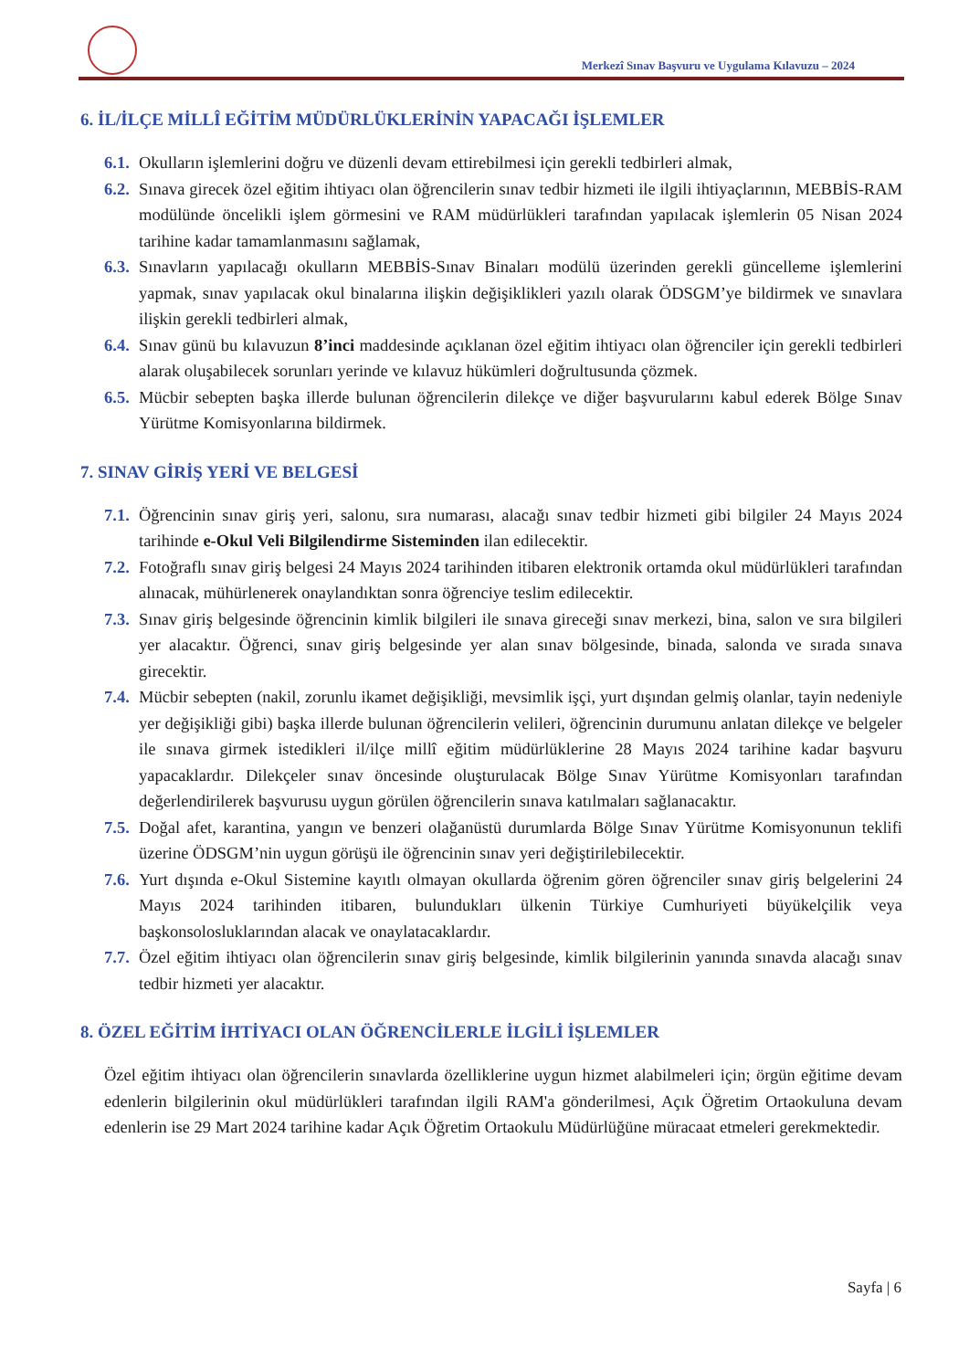Merkezî Sınav Başvuru ve Uygulama Kılavuzu – 2024
6. İL/İLÇE MİLLÎ EĞİTİM MÜDÜRLÜKLERİNİN YAPACAĞI İŞLEMLER
6.1. Okulların işlemlerini doğru ve düzenli devam ettirebilmesi için gerekli tedbirleri almak,
6.2. Sınava girecek özel eğitim ihtiyacı olan öğrencilerin sınav tedbir hizmeti ile ilgili ihtiyaçlarının, MEBBİS-RAM modülünde öncelikli işlem görmesini ve RAM müdürlükleri tarafından yapılacak işlemlerin 05 Nisan 2024 tarihine kadar tamamlanmasını sağlamak,
6.3. Sınavların yapılacağı okulların MEBBİS-Sınav Binaları modülü üzerinden gerekli güncelleme işlemlerini yapmak, sınav yapılacak okul binalarına ilişkin değişiklikleri yazılı olarak ÖDSGM’ye bildirmek ve sınavlara ilişkin gerekli tedbirleri almak,
6.4. Sınav günü bu kılavuzun 8’inci maddesinde açıklanan özel eğitim ihtiyacı olan öğrenciler için gerekli tedbirleri alarak oluşabilecek sorunları yerinde ve kılavuz hükümleri doğrultusunda çözmek.
6.5. Mücbir sebepten başka illerde bulunan öğrencilerin dilekçe ve diğer başvurularını kabul ederek Bölge Sınav Yürütme Komisyonlarına bildirmek.
7. SINAV GİRİŞ YERİ VE BELGESİ
7.1. Öğrencinin sınav giriş yeri, salonu, sıra numarası, alacağı sınav tedbir hizmeti gibi bilgiler 24 Mayıs 2024 tarihinde e-Okul Veli Bilgilendirme Sisteminden ilan edilecektir.
7.2. Fotoğraflı sınav giriş belgesi 24 Mayıs 2024 tarihinden itibaren elektronik ortamda okul müdürlükleri tarafından alınacak, mühürlenerek onaylandıktan sonra öğrenciye teslim edilecektir.
7.3. Sınav giriş belgesinde öğrencinin kimlik bilgileri ile sınava gireceği sınav merkezi, bina, salon ve sıra bilgileri yer alacaktır. Öğrenci, sınav giriş belgesinde yer alan sınav bölgesinde, binada, salonda ve sırada sınava girecektir.
7.4. Mücbir sebepten (nakil, zorunlu ikamet değişikliği, mevsimlik işçi, yurt dışından gelmiş olanlar, tayin nedeniyle yer değişikliği gibi) başka illerde bulunan öğrencilerin velileri, öğrencinin durumunu anlatan dilekçe ve belgeler ile sınava girmek istedikleri il/ilçe millî eğitim müdürlüklerine 28 Mayıs 2024 tarihine kadar başvuru yapacaklardır. Dilekçeler sınav öncesinde oluşturulacak Bölge Sınav Yürütme Komisyonları tarafından değerlendirilerek başvurusu uygun görülen öğrencilerin sınava katılmaları sağlanacaktır.
7.5. Doğal afet, karantina, yangın ve benzeri olağanüstü durumlarda Bölge Sınav Yürütme Komisyonunun teklifi üzerine ÖDSGM’nin uygun görüşü ile öğrencinin sınav yeri değiştirilebilecektir.
7.6. Yurt dışında e-Okul Sistemine kayıtlı olmayan okullarda öğrenim gören öğrenciler sınav giriş belgelerini 24 Mayıs 2024 tarihinden itibaren, bulundukları ülkenin Türkiye Cumhuriyeti büyükelçilik veya başkonsolosluklarından alacak ve onaylatacaklardır.
7.7. Özel eğitim ihtiyacı olan öğrencilerin sınav giriş belgesinde, kimlik bilgilerinin yanında sınavda alacağı sınav tedbir hizmeti yer alacaktır.
8. ÖZEL EĞİTİM İHTİYACI OLAN ÖĞRENCİLERLE İLGİLİ İŞLEMLER
Özel eğitim ihtiyacı olan öğrencilerin sınavlarda özelliklerine uygun hizmet alabilmeleri için; örgün eğitime devam edenlerin bilgilerinin okul müdürlükleri tarafından ilgili RAM'a gönderilmesi, Açık Öğretim Ortaokuluna devam edenlerin ise 29 Mart 2024 tarihine kadar Açık Öğretim Ortaokulu Müdürlüğüne müracaat etmeleri gerekmektedir.
Sayfa | 6